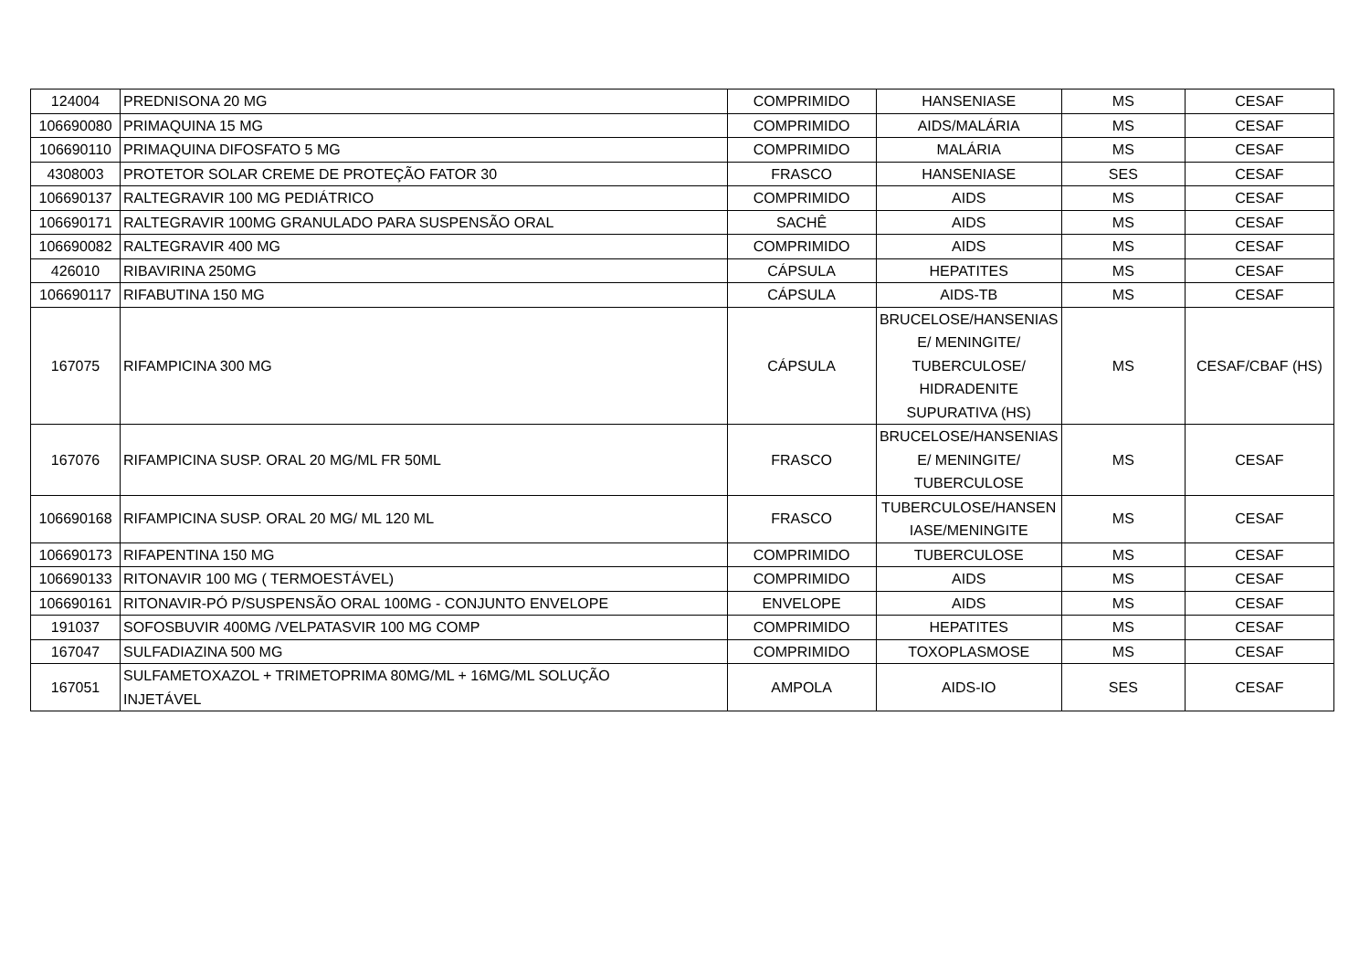| 124004 | PREDNISONA 20 MG | COMPRIMIDO | HANSENIASE | MS | CESAF |
| 106690080 | PRIMAQUINA 15 MG | COMPRIMIDO | AIDS/MALÁRIA | MS | CESAF |
| 106690110 | PRIMAQUINA DIFOSFATO 5 MG | COMPRIMIDO | MALÁRIA | MS | CESAF |
| 4308003 | PROTETOR SOLAR CREME DE PROTEÇÃO FATOR 30 | FRASCO | HANSENIASE | SES | CESAF |
| 106690137 | RALTEGRAVIR 100 MG PEDIÁTRICO | COMPRIMIDO | AIDS | MS | CESAF |
| 106690171 | RALTEGRAVIR 100MG GRANULADO PARA SUSPENSÃO ORAL | SACHÊ | AIDS | MS | CESAF |
| 106690082 | RALTEGRAVIR 400 MG | COMPRIMIDO | AIDS | MS | CESAF |
| 426010 | RIBAVIRINA 250MG | CÁPSULA | HEPATITES | MS | CESAF |
| 106690117 | RIFABUTINA 150 MG | CÁPSULA | AIDS-TB | MS | CESAF |
| 167075 | RIFAMPICINA 300 MG | CÁPSULA | BRUCELOSE/HANSENIAS E/ MENINGITE/ TUBERCULOSE/ HIDRADENITE SUPURATIVA (HS) | MS | CESAF/CBAF (HS) |
| 167076 | RIFAMPICINA SUSP. ORAL 20 MG/ML FR 50ML | FRASCO | BRUCELOSE/HANSENIAS E/ MENINGITE/ TUBERCULOSE | MS | CESAF |
| 106690168 | RIFAMPICINA SUSP. ORAL 20 MG/ ML 120 ML | FRASCO | TUBERCULOSE/HANSEN IASE/MENINGITE | MS | CESAF |
| 106690173 | RIFAPENTINA 150 MG | COMPRIMIDO | TUBERCULOSE | MS | CESAF |
| 106690133 | RITONAVIR 100 MG ( TERMOESTÁVEL) | COMPRIMIDO | AIDS | MS | CESAF |
| 106690161 | RITONAVIR-PÓ P/SUSPENSÃO ORAL 100MG - CONJUNTO ENVELOPE | ENVELOPE | AIDS | MS | CESAF |
| 191037 | SOFOSBUVIR 400MG /VELPATASVIR 100 MG COMP | COMPRIMIDO | HEPATITES | MS | CESAF |
| 167047 | SULFADIAZINA 500 MG | COMPRIMIDO | TOXOPLASMOSE | MS | CESAF |
| 167051 | SULFAMETOXAZOL + TRIMETOPRIMA 80MG/ML + 16MG/ML SOLUÇÃO INJETÁVEL | AMPOLA | AIDS-IO | SES | CESAF |